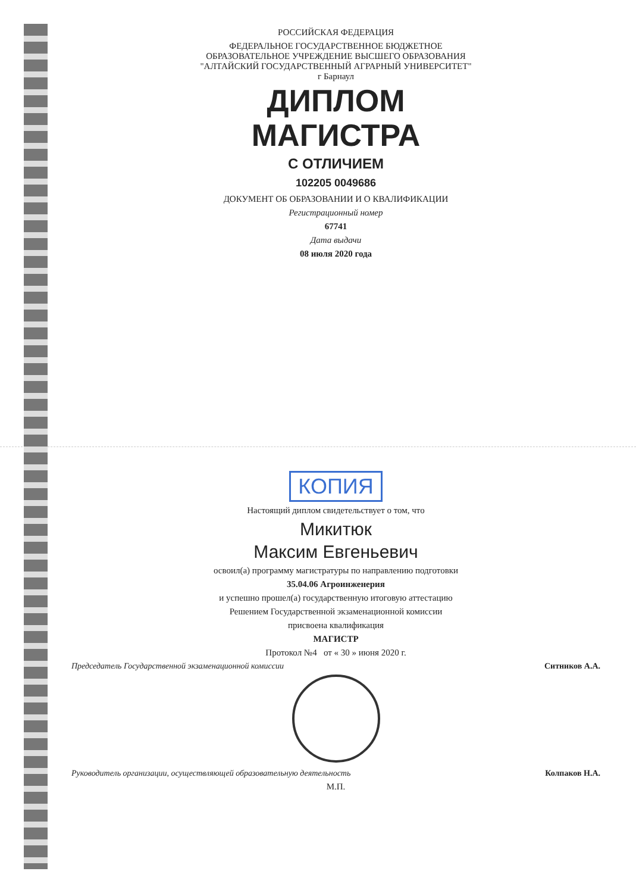РОССИЙСКАЯ ФЕДЕРАЦИЯ
ФЕДЕРАЛЬНОЕ ГОСУДАРСТВЕННОЕ БЮДЖЕТНОЕ
ОБРАЗОВАТЕЛЬНОЕ УЧРЕЖДЕНИЕ ВЫСШЕГО ОБРАЗОВАНИЯ
"АЛТАЙСКИЙ ГОСУДАРСТВЕННЫЙ АГРАРНЫЙ УНИВЕРСИТЕТ"
г Барнаул
ДИПЛОМ
МАГИСТРА
С ОТЛИЧИЕМ
102205 0049686
ДОКУМЕНТ ОБ ОБРАЗОВАНИИ И О КВАЛИФИКАЦИИ
Регистрационный номер
67741
Дата выдачи
08 июля 2020 года
КОПИЯ
Настоящий диплом свидетельствует о том, что
Микитюк
Максим Евгеньевич
освоил(а) программу магистратуры по направлению подготовки
35.04.06 Агроинженерия
и успешно прошел(а) государственную итоговую аттестацию
Решением Государственной экзаменационной комиссии
присвоена квалификация
МАГИСТР
Протокол №4 от « 30 » июня 2020 г.
Председатель Государственной экзаменационной комиссии Ситников А.А.
Руководитель организации, осуществляющей образовательную деятельность Колпаков Н.А.
М.П.